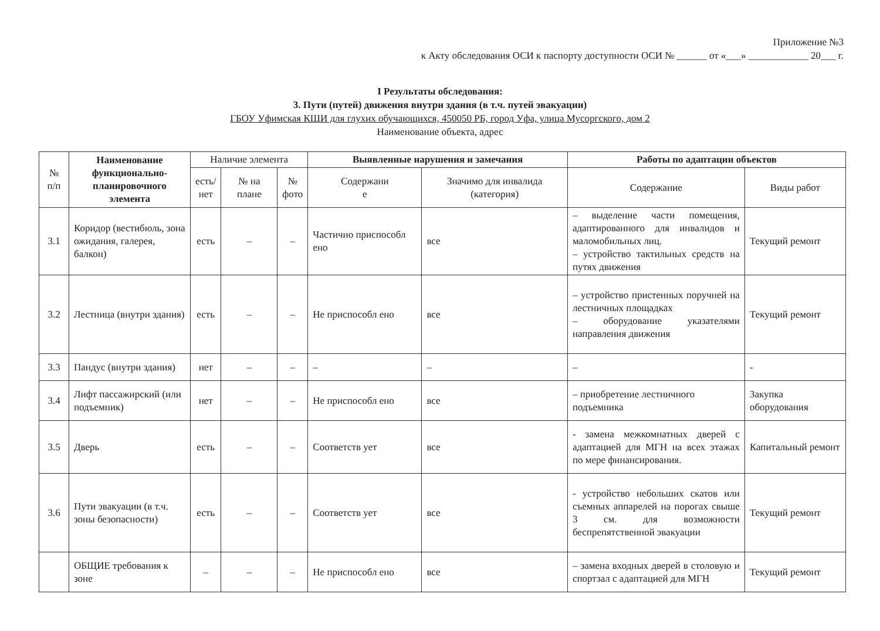Приложение №3
к Акту обследования ОСИ к паспорту доступности ОСИ № ______ от «___» ____________ 20___ г.
I Результаты обследования:
3. Пути (путей) движения внутри здания (в т.ч. путей эвакуации)
ГБОУ Уфимская КШИ для глухих обучающихся, 450050 РБ, город Уфа, улица Мусоргского, дом 2
Наименование объекта, адрес
| № п/п | Наименование функционально-планировочного элемента | Наличие элемента | | | Выявленные нарушения и замечания | | Работы по адаптации объектов | |
| --- | --- | --- | --- | --- | --- | --- | --- | --- |
| | | есть/ нет | № на плане | № фото | Содержани е | Значимо для инвалида (категория) | Содержание | Виды работ |
| 3.1 | Коридор (вестибюль, зона ожидания, галерея, балкон) | есть | – | – | Частично приспособл ено | все | – выделение части помещения, адаптированного для инвалидов и маломобильных лиц. – устройство тактильных средств на путях движения | Текущий ремонт |
| 3.2 | Лестница (внутри здания) | есть | – | – | Не приспособл ено | все | – устройство пристенных поручней на лестничных площадках – оборудование указателями направления движения | Текущий ремонт |
| 3.3 | Пандус (внутри здания) | нет | – | – | – | – | – | - |
| 3.4 | Лифт пассажирский (или подъемник) | нет | – | – | Не приспособл ено | все | – приобретение лестничного подъемника | Закупка оборудования |
| 3.5 | Дверь | есть | – | – | Соответств ует | все | - замена межкомнатных дверей с адаптацией для МГН на всех этажах по мере финансирования. | Капитальный ремонт |
| 3.6 | Пути эвакуации (в т.ч. зоны безопасности) | есть | – | – | Соответств ует | все | - устройство небольших скатов или съемных аппарелей на порогах свыше 3 см. для возможности беспрепятственной эвакуации | Текущий ремонт |
| | ОБЩИЕ требования к зоне | – | – | – | Не приспособл ено | все | – замена входных дверей в столовую и спортзал с адаптацией для МГН | Текущий ремонт |